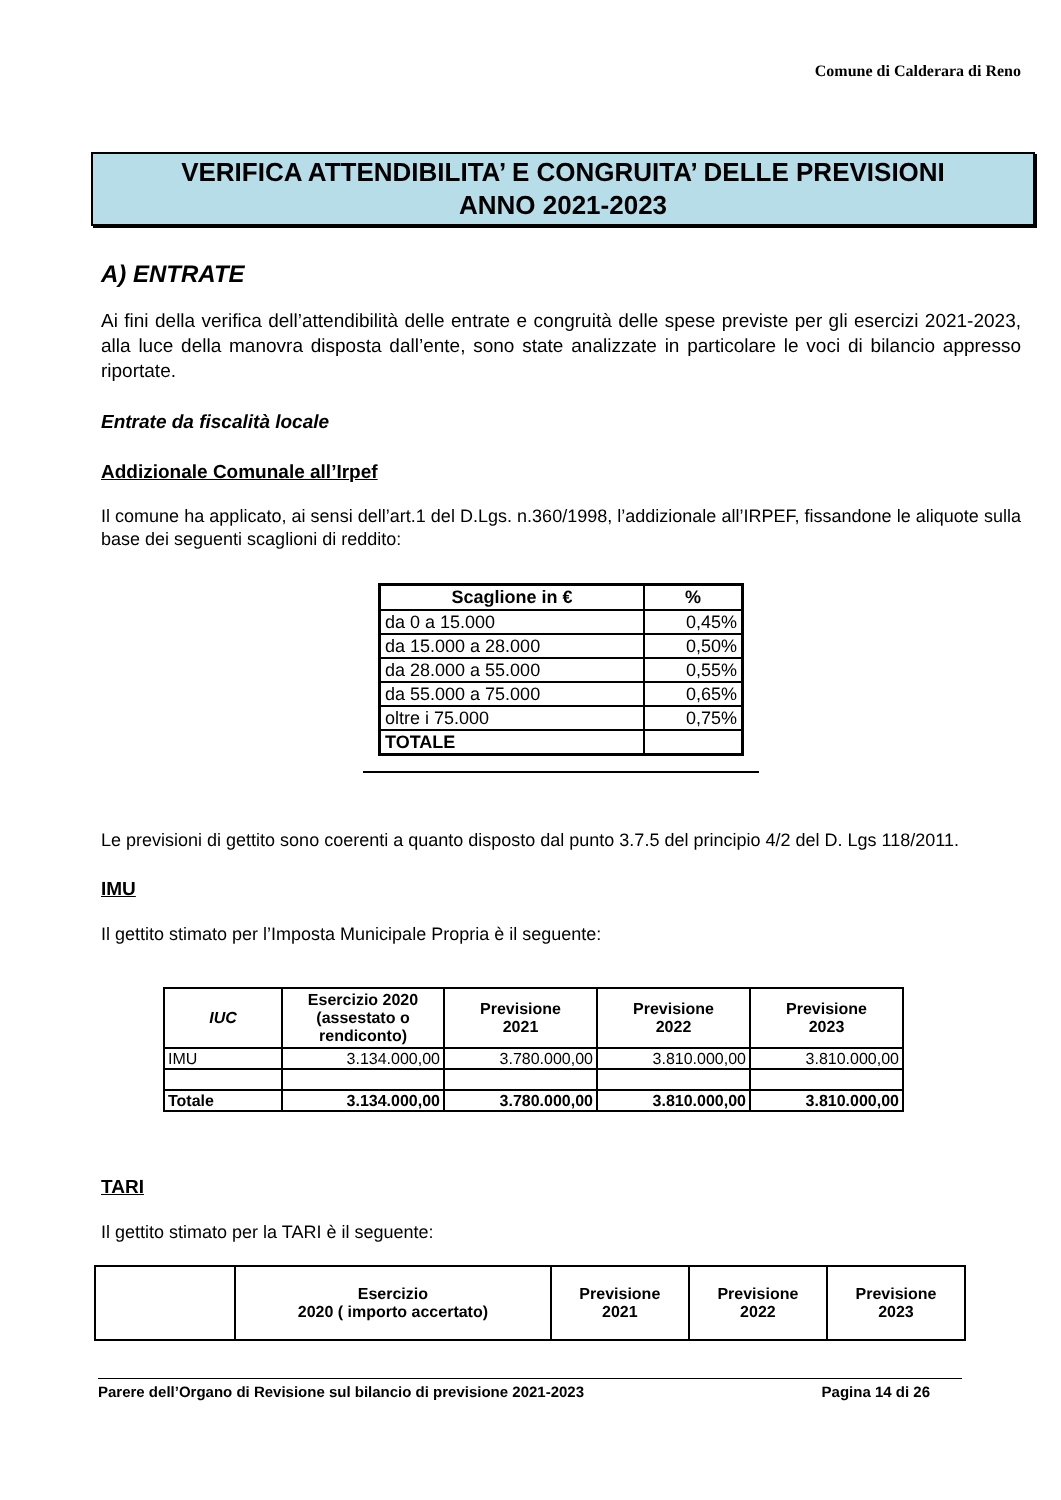Comune di Calderara di Reno
VERIFICA ATTENDIBILITA’ E CONGRUITA’ DELLE PREVISIONI
ANNO 2021-2023
A) ENTRATE
Ai fini della verifica dell’attendibilità delle entrate e congruità delle spese previste per gli esercizi 2021-2023, alla luce della manovra disposta dall’ente, sono state analizzate in particolare le voci di bilancio appresso riportate.
Entrate da fiscalità locale
Addizionale Comunale all’Irpef
Il comune ha applicato, ai sensi dell’art.1 del D.Lgs. n.360/1998, l’addizionale all’IRPEF, fissandone le aliquote sulla base dei seguenti scaglioni di reddito:
| Scaglione in € | % |
| --- | --- |
| da 0 a 15.000 | 0,45% |
| da 15.000 a 28.000 | 0,50% |
| da 28.000 a 55.000 | 0,55% |
| da 55.000 a 75.000 | 0,65% |
| oltre i 75.000 | 0,75% |
| TOTALE | |
Le previsioni di gettito sono coerenti a quanto disposto dal punto 3.7.5 del principio 4/2 del D. Lgs 118/2011.
IMU
Il gettito stimato per l’Imposta Municipale Propria è il seguente:
| IUC | Esercizio 2020 (assestato o rendiconto) | Previsione 2021 | Previsione 2022 | Previsione 2023 |
| --- | --- | --- | --- | --- |
| IMU | 3.134.000,00 | 3.780.000,00 | 3.810.000,00 | 3.810.000,00 |
| Totale | 3.134.000,00 | 3.780.000,00 | 3.810.000,00 | 3.810.000,00 |
TARI
Il gettito stimato per la TARI è il seguente:
| | Esercizio 2020 ( importo accertato) | Previsione 2021 | Previsione 2022 | Previsione 2023 |
| --- | --- | --- | --- | --- |
Parere dell’Organo di Revisione sul bilancio di previsione 2021-2023 Pagina 14 di 26